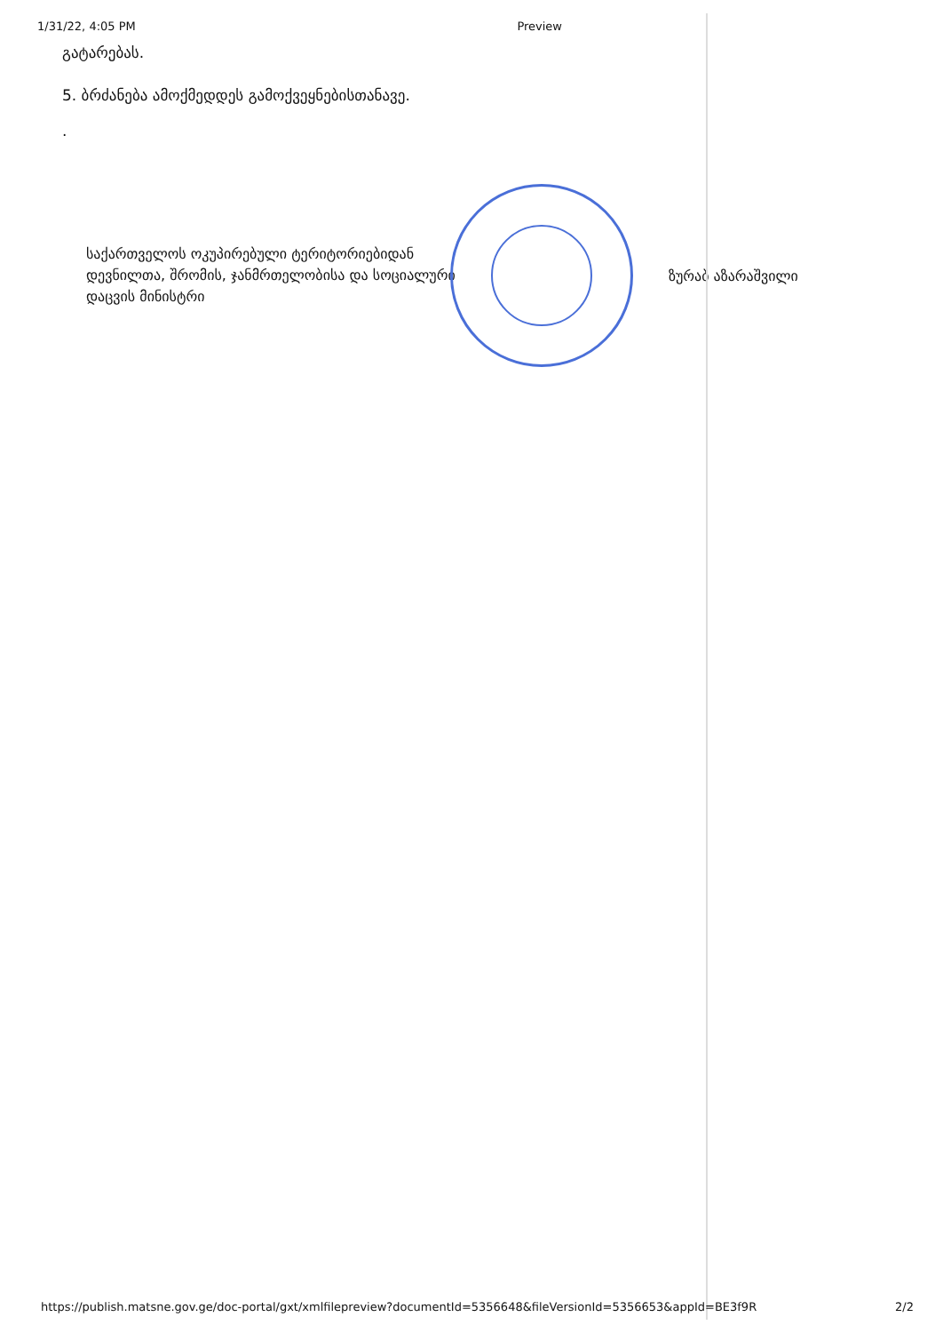1/31/22, 4:05 PM Preview
გატარებას.
5. ბრძანება ამოქმედდეს გამოქვეყნებისთანავე.
.
საქართველოს ოკუპირებული ტერიტორიებიდან დევნილთა, შრომის, ჯანმრთელობისა და სოციალური დაცვის მინისტრი
ზურაბ აზარაშვილი
https://publish.matsne.gov.ge/doc-portal/gxt/xmlfilepreview?documentId=5356648&fileVersionId=5356653&appId=BE3f9R 2/2